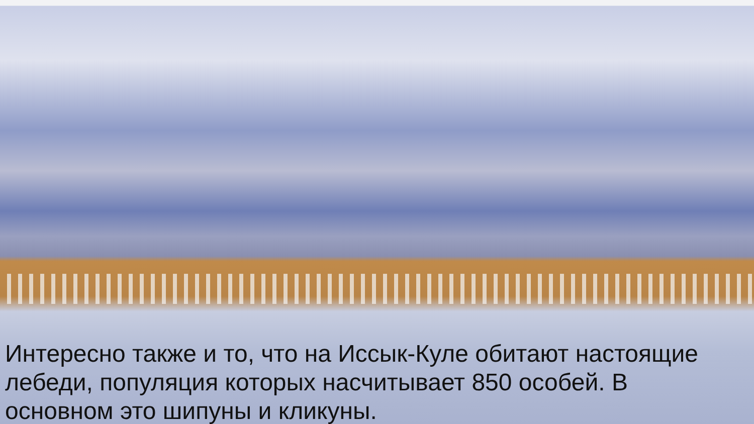Интересно также и то, что на Иссык-Куле обитают настоящие лебеди, популяция которых насчитывает 850 особей. В основном это шипуны и кликуны.